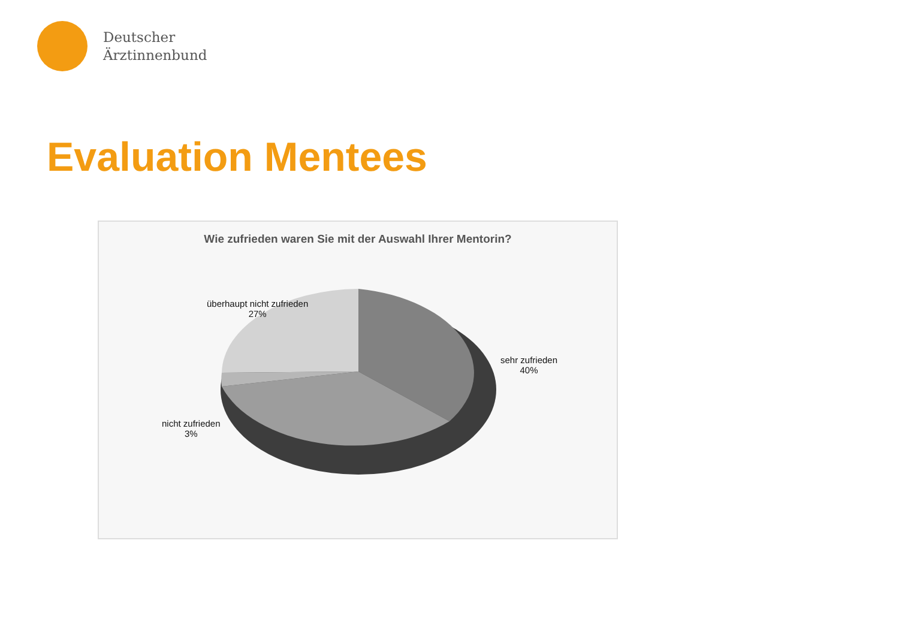Deutscher
Ärztinnenbund
Evaluation Mentees
Wie zufrieden waren Sie mit der Auswahl Ihrer Mentorin?
überhaupt nicht zufrieden
27%
sehr zufrieden
40%
nicht zufrieden
3%